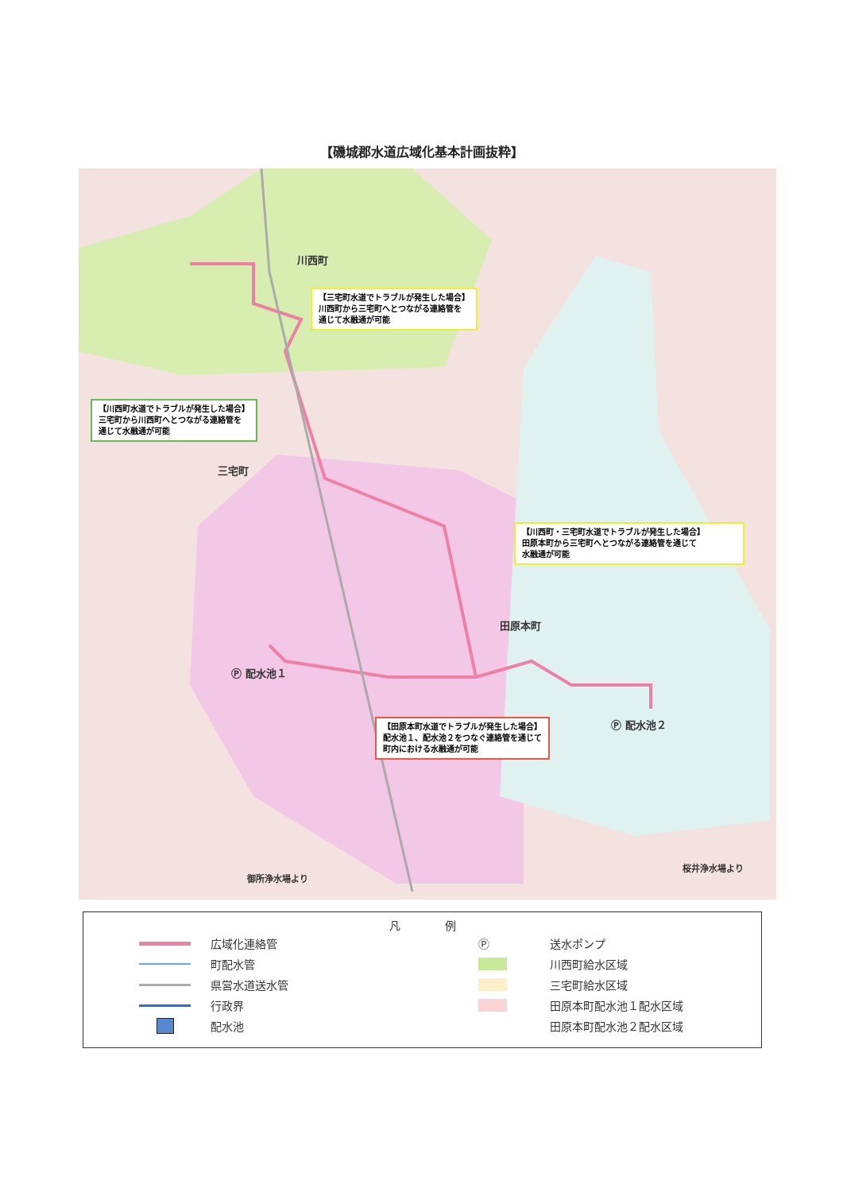【磯城郡水道広域化基本計画抜粋】
川西町
【三宅町水道でトラブルが発生した場合】
川西町から三宅町へとつながる連絡管を
通じて水融通が可能
【川西町水道でトラブルが発生した場合】
三宅町から川西町へとつながる連絡管を
通じて水融通が可能
三宅町
【川西町・三宅町水道でトラブルが発生した場合】
田原本町から三宅町へとつながる連絡管を通じて
水融通が可能
田原本町
Ⓟ 配水池１
Ⓟ 配水池２
【田原本町水道でトラブルが発生した場合】
配水池１、配水池２をつなぐ連絡管を通じて
町内における水融通が可能
御所浄水場より
桜井浄水場より
凡　　　　例
広域化連絡管
町配水管
県営水道送水管
行政界
配水池
Ⓟ 送水ポンプ
川西町給水区域
三宅町給水区域
田原本町配水池１配水区域
田原本町配水池２配水区域